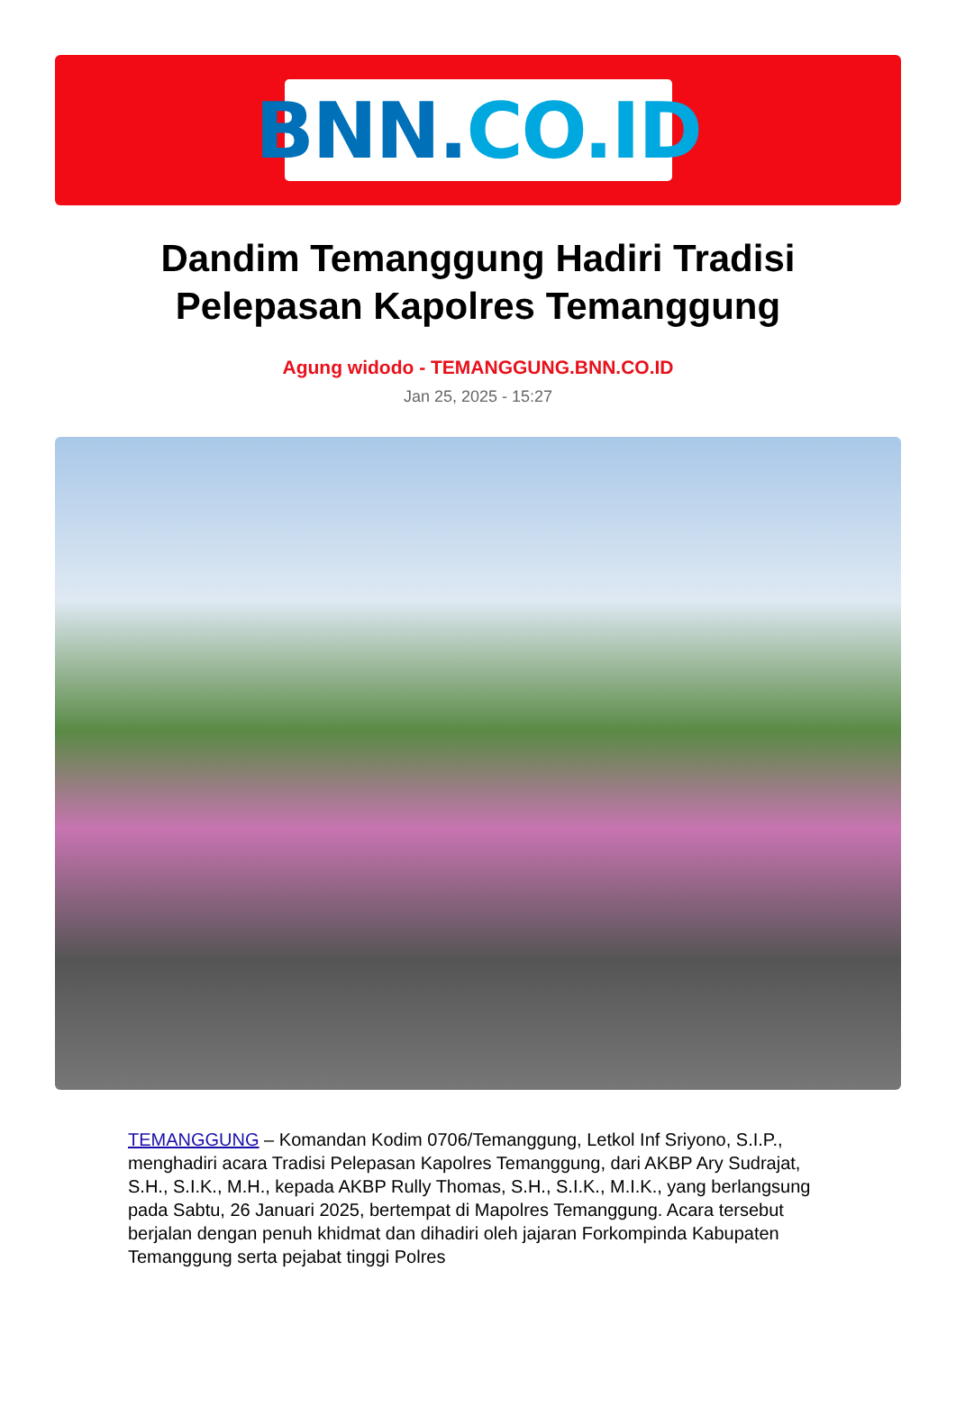BNN. CO.ID
Dandim Temanggung Hadiri Tradisi Pelepasan Kapolres Temanggung
Agung widodo - TEMANGGUNG.BNN.CO.ID
Jan 25, 2025 - 15:27
TEMANGGUNG – Komandan Kodim 0706/Temanggung, Letkol Inf Sriyono, S.I.P., menghadiri acara Tradisi Pelepasan Kapolres Temanggung, dari AKBP Ary Sudrajat, S.H., S.I.K., M.H., kepada AKBP Rully Thomas, S.H., S.I.K., M.I.K., yang berlangsung pada Sabtu, 26 Januari 2025, bertempat di Mapolres Temanggung. Acara tersebut berjalan dengan penuh khidmat dan dihadiri oleh jajaran Forkompinda Kabupaten Temanggung serta pejabat tinggi Polres